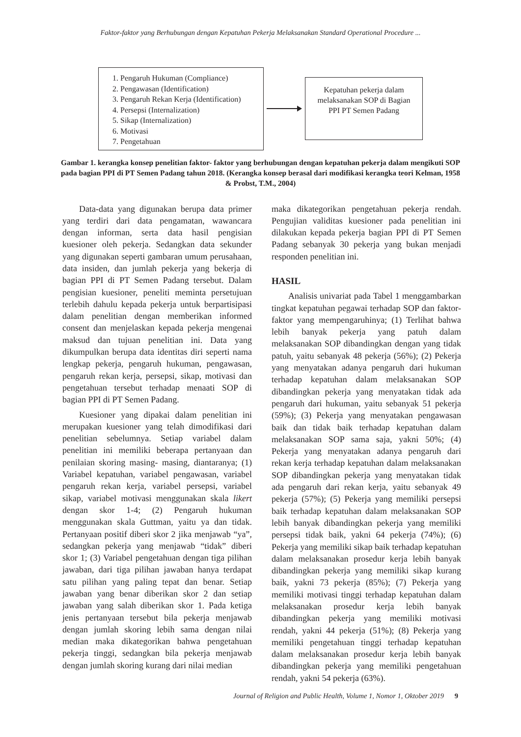Faktor-faktor yang Berhubungan dengan Kepatuhan Pekerja Melaksanakan Standard Operational Procedure ...
1. Pengaruh Hukuman (Compliance)
2. Pengawasan (Identification)
3. Pengaruh Rekan Kerja (Identification)
4. Persepsi (Internalization)
5. Sikap (Internalization)
6. Motivasi
7. Pengetahuan
Kepatuhan pekerja dalam
melaksanakan SOP di Bagian
PPI PT Semen Padang
Gambar 1. kerangka konsep penelitian faktor- faktor yang berhubungan dengan kepatuhan pekerja dalam mengikuti SOP pada bagian PPI di PT Semen Padang tahun 2018. (Kerangka konsep berasal dari modifikasi kerangka teori Kelman, 1958 & Probst, T.M., 2004)
Data-data yang digunakan berupa data primer yang terdiri dari data pengamatan, wawancara dengan informan, serta data hasil pengisian kuesioner oleh pekerja. Sedangkan data sekunder yang digunakan seperti gambaran umum perusahaan, data insiden, dan jumlah pekerja yang bekerja di bagian PPI di PT Semen Padang tersebut. Dalam pengisian kuesioner, peneliti meminta persetujuan terlebih dahulu kepada pekerja untuk berpartisipasi dalam penelitian dengan memberikan informed consent dan menjelaskan kepada pekerja mengenai maksud dan tujuan penelitian ini. Data yang dikumpulkan berupa data identitas diri seperti nama lengkap pekerja, pengaruh hukuman, pengawasan, pengaruh rekan kerja, persepsi, sikap, motivasi dan pengetahuan tersebut terhadap menaati SOP di bagian PPI di PT Semen Padang.
Kuesioner yang dipakai dalam penelitian ini merupakan kuesioner yang telah dimodifikasi dari penelitian sebelumnya. Setiap variabel dalam penelitian ini memiliki beberapa pertanyaan dan penilaian skoring masing- masing, diantaranya; (1) Variabel kepatuhan, variabel pengawasan, variabel pengaruh rekan kerja, variabel persepsi, variabel sikap, variabel motivasi menggunakan skala likert dengan skor 1-4; (2) Pengaruh hukuman menggunakan skala Guttman, yaitu ya dan tidak. Pertanyaan positif diberi skor 2 jika menjawab “ya”, sedangkan pekerja yang menjawab “tidak” diberi skor 1; (3) Variabel pengetahuan dengan tiga pilihan jawaban, dari tiga pilihan jawaban hanya terdapat satu pilihan yang paling tepat dan benar. Setiap jawaban yang benar diberikan skor 2 dan setiap jawaban yang salah diberikan skor 1. Pada ketiga jenis pertanyaan tersebut bila pekerja menjawab dengan jumlah skoring lebih sama dengan nilai median maka dikategorikan bahwa pengetahuan pekerja tinggi, sedangkan bila pekerja menjawab dengan jumlah skoring kurang dari nilai median
maka dikategorikan pengetahuan pekerja rendah. Pengujian validitas kuesioner pada penelitian ini dilakukan kepada pekerja bagian PPI di PT Semen Padang sebanyak 30 pekerja yang bukan menjadi responden penelitian ini.
HASIL
Analisis univariat pada Tabel 1 menggambarkan tingkat kepatuhan pegawai terhadap SOP dan faktor-faktor yang mempengaruhinya; (1) Terlihat bahwa lebih banyak pekerja yang patuh dalam melaksanakan SOP dibandingkan dengan yang tidak patuh, yaitu sebanyak 48 pekerja (56%); (2) Pekerja yang menyatakan adanya pengaruh dari hukuman terhadap kepatuhan dalam melaksanakan SOP dibandingkan pekerja yang menyatakan tidak ada pengaruh dari hukuman, yaitu sebanyak 51 pekerja (59%); (3) Pekerja yang menyatakan pengawasan baik dan tidak baik terhadap kepatuhan dalam melaksanakan SOP sama saja, yakni 50%; (4) Pekerja yang menyatakan adanya pengaruh dari rekan kerja terhadap kepatuhan dalam melaksanakan SOP dibandingkan pekerja yang menyatakan tidak ada pengaruh dari rekan kerja, yaitu sebanyak 49 pekerja (57%); (5) Pekerja yang memiliki persepsi baik terhadap kepatuhan dalam melaksanakan SOP lebih banyak dibandingkan pekerja yang memiliki persepsi tidak baik, yakni 64 pekerja (74%); (6) Pekerja yang memiliki sikap baik terhadap kepatuhan dalam melaksanakan prosedur kerja lebih banyak dibandingkan pekerja yang memiliki sikap kurang baik, yakni 73 pekerja (85%); (7) Pekerja yang memiliki motivasi tinggi terhadap kepatuhan dalam melaksanakan prosedur kerja lebih banyak dibandingkan pekerja yang memiliki motivasi rendah, yakni 44 pekerja (51%); (8) Pekerja yang memiliki pengetahuan tinggi terhadap kepatuhan dalam melaksanakan prosedur kerja lebih banyak dibandingkan pekerja yang memiliki pengetahuan rendah, yakni 54 pekerja (63%).
Journal of Religion and Public Health, Volume 1, Nomor 1, Oktober 2019 9